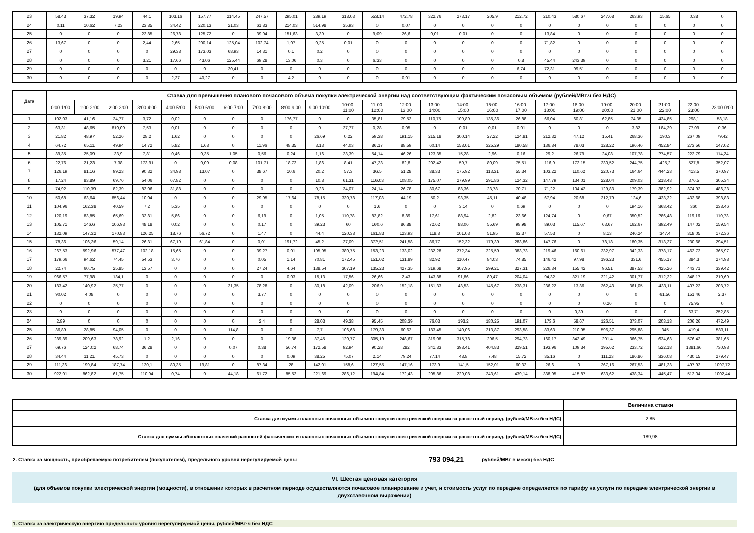| 23 | 58,43 | 37,32 | 19,94 | 44,1 | 103,16 | 157,77 | 214,45 | 247,57 | 295,01 | 289,19 | 318,03 | 553,14 | 472,78 | 322,76 | 273,17 | 205,9 | 212,72 | 210,43 | 580,67 | 247,68 | 263,93 | 15,65 | 0,38 | 0 |
| 24 | 0,11 | 10,62 | 7,23 | 23,85 | 34,42 | 220,13 | 21,03 | 61,83 | 214,03 | 514,98 | 35,93 | 0 | 0,07 | 0 | 0 | 0 | 0 | 0 | 0 | 0 | 0 | 0 | 0 | 0 |
| 25 | 0 | 0 | 0 | 23,85 | 26,78 | 125,72 | 0 | 39,94 | 151,63 | 3,39 | 0 | 9,09 | 26,6 | 0,01 | 0,01 | 0 | 0 | 13,84 | 0 | 0 | 0 | 0 | 0 | 0 |
| 26 | 13,67 | 0 | 0 | 2,44 | 2,65 | 200,14 | 125,04 | 102,74 | 1,07 | 0,25 | 0,01 | 0 | 0 | 0 | 0 | 0 | 0 | 71,82 | 0 | 0 | 0 | 0 | 0 | 0 |
| 27 | 0 | 0 | 0 | 0 | 29,38 | 173,03 | 68,93 | 14,31 | 0,1 | 0,2 | 0 | 0 | 0 | 0 | 0 | 0 | 0 | 0 | 0 | 0 | 0 | 0 | 0 | 0 |
| 28 | 0 | 0 | 0 | 3,21 | 17,66 | 43,06 | 125,44 | 69,28 | 13,06 | 0,3 | 0 | 6,33 | 0 | 0 | 0 | 0 | 0,8 | 45,44 | 243,39 | 0 | 0 | 0 | 0 | 0 |
| 29 | 0 | 0 | 0 | 0 | 0 | 0 | 30,41 | 0 | 0 | 0 | 0 | 0 | 0 | 0 | 0 | 0 | 6,74 | 72,31 | 99,51 | 0 | 0 | 0 | 0 | 0 |
| 30 | 0 | 0 | 0 | 0 | 2,27 | 40,27 | 0 | 0 | 4,2 | 0 | 0 | 0 | 0,01 | 0 | 0 | 0 | 0 | 0 | 0 | 0 | 0 | 0 | 0 | 0 |
| Дата | Ставка для превышения планового почасового объема покупки электрической энергии над соответствующим фактическим почасовым объемом (рублей/МВт.ч без НДС) | | | | | | | | | | | | | | | | | | | | | | | |
| --- | --- | --- | --- | --- | --- | --- | --- | --- | --- | --- | --- | --- | --- | --- | --- | --- | --- | --- | --- | --- | --- | --- | --- | --- |
| | 0:00-1:00 | 1:00-2:00 | 2:00-3:00 | 3:00-4:00 | 4:00-5:00 | 5:00-6:00 | 6:00-7:00 | 7:00-8:00 | 8:00-9:00 | 9:00-10:00 | 10:00- 11:00 | 11:00- 12:00 | 12:00- 13:00 | 13:00- 14:00 | 14:00- 15:00 | 15:00- 16:00 | 16:00- 17:00 | 17:00- 18:00 | 18:00- 19:00 | 19:00- 20:00 | 20:00- 21:00 | 21:00- 22:00 | 22:00- 23:00 | 23:00-0:00 |
| 1 | 102,03 | 41,16 | 24,77 | 3,72 | 0,02 | 0 | 0 | 0 | 176,77 | 0 | 0 | 35,81 | 79,53 | 110,75 | 109,89 | 135,36 | 26,88 | 66,04 | 60,81 | 62,85 | 74,35 | 434,85 | 298,1 | 58,18 |
| 2 | 63,31 | 48,65 | 810,09 | 7,53 | 0,01 | 0 | 0 | 0 | 0 | 0 | 37,77 | 0,28 | 0,05 | 0 | 0,01 | 0,01 | 0,01 | 0 | 0 | 0 | 3,82 | 184,39 | 77,09 | 0,36 |
| 3 | 21,82 | 48,97 | 52,26 | 28,2 | 1,62 | 0 | 0 | 0 | 0 | 26,69 | 0,22 | 59,38 | 191,15 | 215,18 | 300,14 | 27,22 | 124,81 | 212,32 | 47,12 | 15,41 | 268,36 | 190,3 | 267,09 | 79,42 |
| 4 | 64,72 | 65,11 | 49,94 | 14,72 | 5,82 | 1,68 | 0 | 11,96 | 48,35 | 3,13 | 44,03 | 86,17 | 88,59 | 60,14 | 158,01 | 325,29 | 180,58 | 136,84 | 78,03 | 128,22 | 196,46 | 452,84 | 273,56 | 147,02 |
| 5 | 39,35 | 25,09 | 33,9 | 7,81 | 0,46 | 0,35 | 1,05 | 0,56 | 0,24 | 1,16 | 23,39 | 54,14 | 46,26 | 123,35 | 15,28 | 2,96 | 0,16 | 29,2 | 26,79 | 24,08 | 107,78 | 274,57 | 222,79 | 114,24 |
| 6 | 22,76 | 21,23 | 7,38 | 173,91 | 0 | 0,09 | 0,08 | 101,71 | 18,73 | 1,86 | 8,41 | 47,23 | 82,8 | 202,42 | 59,7 | 80,09 | 75,51 | 116,9 | 172,15 | 230,52 | 244,75 | 425,2 | 527,8 | 352,07 |
| 7 | 126,19 | 81,16 | 99,23 | 90,32 | 34,98 | 13,07 | 0 | 38,67 | 10,6 | 20,2 | 57,3 | 36,5 | 51,28 | 38,33 | 175,92 | 113,31 | 55,34 | 103,22 | 110,62 | 220,73 | 164,64 | 444,23 | 413,5 | 370,97 |
| 8 | 17,24 | 83,89 | 69,76 | 54,06 | 67,82 | 0 | 0 | 0 | 0 | 10,8 | 61,31 | 116,03 | 108,05 | 175,07 | 279,99 | 291,86 | 124,32 | 147,79 | 134,01 | 228,04 | 209,03 | 218,43 | 376,5 | 305,34 |
| 9 | 74,92 | 110,39 | 82,39 | 83,06 | 31,88 | 0 | 0 | 0 | 0 | 0,23 | 34,07 | 24,14 | 26,78 | 30,67 | 83,36 | 23,78 | 70,71 | 71,22 | 104,42 | 129,83 | 179,39 | 382,92 | 374,92 | 486,23 |
| 10 | 50,68 | 63,64 | 856,44 | 10,04 | 0 | 0 | 0 | 29,95 | 17,64 | 78,15 | 330,78 | 117,08 | 44,19 | 50,2 | 93,35 | 45,11 | 40,48 | 67,94 | 20,68 | 212,79 | 124,6 | 433,32 | 432,68 | 398,83 |
| 11 | 104,96 | 162,38 | 40,59 | 7,2 | 5,35 | 0 | 0 | 0 | 0 | 0 | 0 | 1,6 | 0 | 0 | 3,14 | 0 | 0,69 | 0 | 0 | 0 | 194,16 | 368,42 | 360 | 238,46 |
| 12 | 120,19 | 83,85 | 65,69 | 32,81 | 5,86 | 0 | 0 | 6,19 | 0 | 1,05 | 110,78 | 83,82 | 8,89 | 17,61 | 88,94 | 2,82 | 23,66 | 124,74 | 0 | 0,67 | 350,52 | 286,48 | 119,16 | 110,73 |
| 13 | 105,71 | 146,6 | 106,93 | 48,18 | 0,02 | 0 | 0 | 0,17 | 0 | 39,23 | 60 | 160,6 | 86,88 | 72,62 | 88,06 | 55,69 | 98,98 | 89,03 | 115,67 | 63,67 | 162,67 | 392,49 | 147,02 | 159,54 |
| 14 | 132,09 | 147,32 | 170,83 | 126,25 | 18,76 | 56,72 | 0 | 1,47 | 0 | 44,4 | 120,38 | 161,83 | 123,93 | 118,8 | 101,03 | 51,95 | 62,37 | 57,53 | 0 | 8,13 | 246,24 | 347,4 | 318,05 | 172,36 |
| 15 | 78,36 | 106,26 | 59,14 | 26,31 | 67,19 | 61,84 | 0 | 0,01 | 191,72 | 45,2 | 27,09 | 372,51 | 241,58 | 86,77 | 152,32 | 179,39 | 283,86 | 147,76 | 0 | 78,18 | 180,35 | 313,27 | 230,68 | 294,51 |
| 16 | 267,53 | 592,96 | 577,47 | 102,18 | 15,65 | 0 | 0 | 39,27 | 0,01 | 195,95 | 380,75 | 153,23 | 133,02 | 232,28 | 272,34 | 325,59 | 383,73 | 219,46 | 160,61 | 232,97 | 342,33 | 378,17 | 462,73 | 365,97 |
| 17 | 179,66 | 94,62 | 74,45 | 54,53 | 3,76 | 0 | 0 | 0,05 | 1,14 | 70,81 | 172,45 | 151,02 | 131,89 | 82,92 | 110,47 | 84,03 | 74,85 | 146,42 | 97,98 | 196,23 | 331,6 | 455,17 | 384,3 | 274,98 |
| 18 | 22,74 | 60,75 | 25,85 | 13,57 | 0 | 0 | 0 | 27,24 | 4,64 | 138,54 | 307,19 | 135,23 | 427,35 | 319,68 | 307,95 | 299,21 | 327,31 | 226,34 | 155,42 | 96,51 | 387,53 | 425,26 | 443,71 | 339,42 |
| 19 | 966,57 | 77,98 | 134,1 | 0 | 0 | 0 | 0 | 0 | 0,03 | 15,13 | 17,56 | 26,66 | 2,43 | 143,88 | 91,86 | 89,47 | 204,04 | 94,32 | 321,19 | 321,42 | 301,77 | 312,22 | 348,17 | 210,69 |
| 20 | 183,42 | 140,92 | 35,77 | 0 | 0 | 0 | 31,35 | 78,28 | 0 | 30,18 | 42,09 | 206,9 | 152,18 | 151,33 | 43,53 | 145,67 | 238,31 | 236,22 | 13,36 | 262,43 | 361,05 | 433,11 | 407,22 | 203,72 |
| 21 | 90,02 | 4,08 | 0 | 0 | 0 | 0 | 0 | 3,77 | 0 | 0 | 0 | 0 | 0 | 0 | 0 | 0 | 0 | 0 | 0 | 0 | 0 | 61,56 | 151,46 | 2,37 |
| 22 | 0 | 0 | 0 | 0 | 0 | 0 | 0 | 0 | 0 | 0 | 0 | 0 | 0 | 0 | 0 | 0 | 0 | 0 | 0 | 0,26 | 0 | 0 | 75,95 | 0 |
| 23 | 0 | 0 | 0 | 0 | 0 | 0 | 0 | 0 | 0 | 0 | 0 | 0 | 0 | 0 | 0 | 0 | 0 | 0 | 0,39 | 0 | 0 | 0 | 63,71 | 252,85 |
| 24 | 2,89 | 0 | 0 | 0 | 0 | 0 | 0 | 2,4 | 0 | 28,03 | 49,38 | 95,45 | 208,39 | 76,03 | 193,2 | 180,25 | 191,07 | 173,6 | 58,67 | 126,51 | 373,07 | 203,13 | 206,26 | 472,49 |
| 25 | 36,89 | 28,85 | 94,05 | 0 | 0 | 0 | 114,8 | 0 | 0 | 7,7 | 106,68 | 179,33 | 60,63 | 183,45 | 140,06 | 313,87 | 293,58 | 83,63 | 210,95 | 596,37 | 295,88 | 345 | 419,4 | 583,11 |
| 26 | 289,89 | 209,63 | 78,92 | 1,2 | 2,16 | 0 | 0 | 0 | 19,38 | 37,45 | 120,77 | 305,19 | 248,67 | 319,08 | 315,78 | 296,5 | 294,73 | 160,17 | 342,49 | 201,4 | 366,75 | 634,63 | 576,42 | 381,65 |
| 27 | 69,76 | 124,02 | 68,74 | 36,28 | 0 | 0 | 0,07 | 0,38 | 56,74 | 172,58 | 92,94 | 90,28 | 282 | 341,83 | 398,41 | 404,83 | 329,51 | 193,96 | 109,34 | 195,62 | 233,72 | 522,18 | 1381,66 | 730,98 |
| 28 | 34,44 | 11,21 | 45,73 | 0 | 0 | 0 | 0 | 0 | 0,09 | 38,25 | 75,07 | 2,14 | 79,24 | 77,14 | 48,8 | 7,48 | 15,72 | 35,16 | 0 | 111,23 | 186,86 | 336,08 | 430,15 | 279,47 |
| 29 | 111,36 | 199,84 | 187,74 | 130,1 | 80,35 | 19,81 | 0 | 87,34 | 28 | 142,01 | 158,6 | 127,55 | 147,16 | 173,9 | 141,5 | 152,01 | 60,32 | 26,6 | 0 | 267,16 | 267,53 | 481,23 | 497,93 | 1097,72 |
| 30 | 922,01 | 862,82 | 61,75 | 110,94 | 0,74 | 0 | 44,18 | 61,72 | 85,53 | 221,69 | 286,12 | 194,84 | 172,43 | 205,86 | 229,08 | 243,61 | 439,14 | 338,95 | 415,87 | 633,62 | 438,34 | 445,47 | 513,04 | 1002,44 |
| | Величина ставки |
| Ставка для суммы плановых почасовых объемов покупки электрической энергии за расчетный период, (рублей/МВт.ч без НДС) | 2,85 |
| Ставка для суммы абсолютных значений разностей фактических и плановых почасовых объемов покупки электрической энергии за расчетный период, (рублей/МВт.ч без НДС) | 189,98 |
2. Ставка за мощность, приобретаемую потребителем (покупателем), предельного уровня нерегулируемой цены 793 094,21 рублей/МВт в месяц без НДС
VI. Шестая ценовая категория
(для объемов покупки электрической энергии (мощности), в отношении которых в расчетном периоде осуществляются почасовое планирование и учет, и стоимость услуг по передаче определяется по тарифу на услуги по передаче электрической энергии в двухставочном выражении)
1. Ставка за электрическую энергию предельного уровня нерегулируемой цены, рублей/МВт·ч без НДС